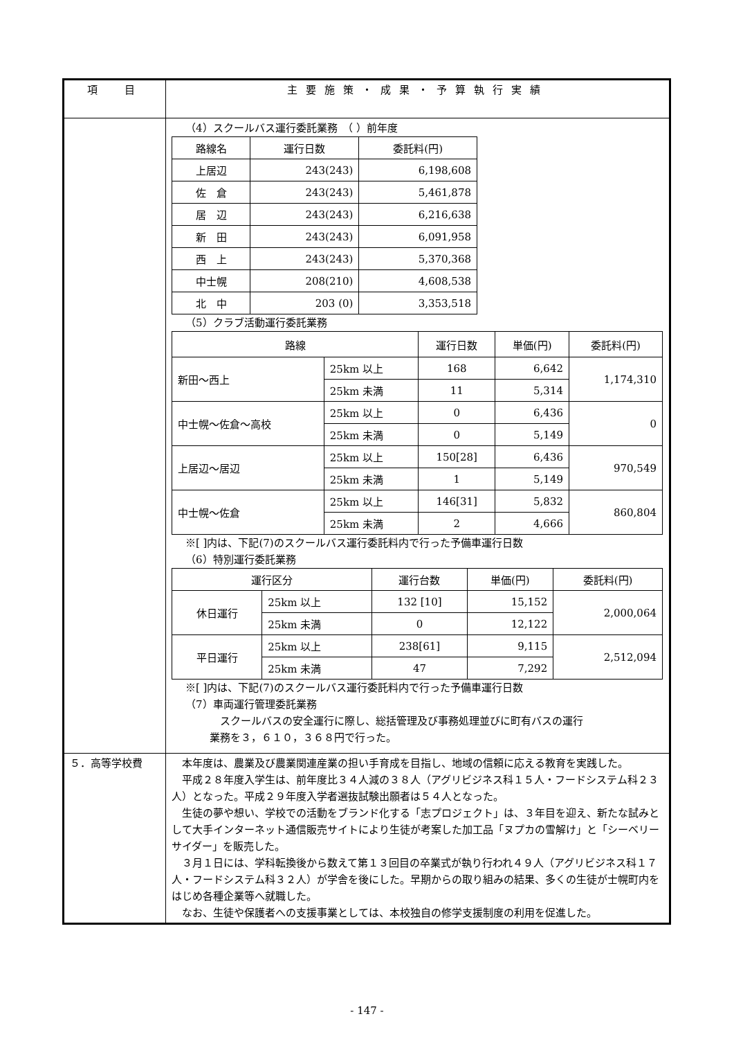| 項 目 | 主要施策・成果・予算執行実績 |
| --- | --- |
| | （4）スクールバス運行委託業務 （ ）前年度 / 路線名 / 運行日数 / 委託料(円) / / 上居辺 / 243(243) / 6,198,608 / / 佐 倉 / 243(243) / 5,461,878 / / 居 辺 / 243(243) / 6,216,638 / / 新 田 / 243(243) / 6,091,958 / / 西 上 / 243(243) / 5,370,368 / / 中士幌 / 208(210) / 4,608,538 / / 北 中 / 203 (0) / 3,353,518 / （5）クラブ活動運行委託業務 / 路線 / / 運行日数 / 単価(円) / 委託料(円) / / 新田〜西上 / 25km 以上 / 168 / 6,642 / 1,174,310 / / / 25km 未満 / 11 / 5,314 / / / 中士幌〜佐倉〜高校 / 25km 以上 / 0 / 6,436 / 0 / / / 25km 未満 / 0 / 5,149 / / / 上居辺〜居辺 / 25km 以上 / 150[28] / 6,436 / 970,549 / / / 25km 未満 / 1 / 5,149 / / / 中士幌〜佐倉 / 25km 以上 / 146[31] / 5,832 / 860,804 / / / 25km 未満 / 2 / 4,666 / / ※[ ]内は、下記(7)のスクールバス運行委託料内で行った予備車運行日数 （6）特別運行委託業務 / 運行区分 / / 運行台数 / 単価(円) / 委託料(円) / / 休日運行 / 25km 以上 / 132 [10] / 15,152 / 2,000,064 / / / 25km 未満 / 0 / 12,122 / / / 平日運行 / 25km 以上 / 238[61] / 9,115 / 2,512,094 / / / 25km 未満 / 47 / 7,292 / / ※[ ]内は、下記(7)のスクールバス運行委託料内で行った予備車運行日数 （7）車両運行管理委託業務 スクールバスの安全運行に際し、総括管理及び事務処理並びに町有バスの運行 業務を３，６１０，３６８円で行った。 |
| ５．高等学校費 | 本年度は、農業及び農業関連産業の担い手育成を目指し、地域の信頼に応える教育を実践した。 平成２８年度入学生は、前年度比３４人減の３８人（アグリビジネス科１５人・フードシステム科２３人）となった。平成２９年度入学者選抜試験出願者は５４人となった。 生徒の夢や想い、学校での活動をブランド化する「志プロジェクト」は、３年目を迎え、新たな試みとして大手インターネット通信販売サイトにより生徒が考案した加工品「ヌプカの雪解け」と「シーベリーサイダー」を販売した。 ３月１日には、学科転換後から数えて第１３回目の卒業式が執り行われ４９人（アグリビジネス科１７人・フードシステム科３２人）が学舎を後にした。早期からの取り組みの結果、多くの生徒が士幌町内をはじめ各種企業等へ就職した。 なお、生徒や保護者への支援事業としては、本校独自の修学支援制度の利用を促進した。 |
- 147 -